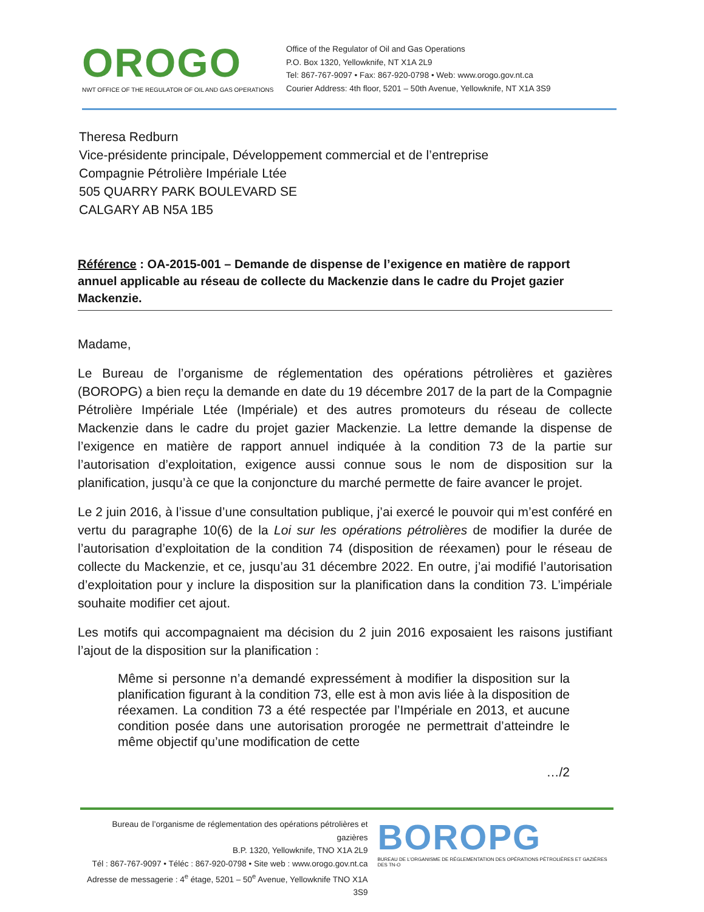OROGO
NWT OFFICE OF THE REGULATOR OF OIL AND GAS OPERATIONS
Office of the Regulator of Oil and Gas Operations
P.O. Box 1320, Yellowknife, NT X1A 2L9
Tel: 867-767-9097 • Fax: 867-920-0798 • Web: www.orogo.gov.nt.ca
Courier Address: 4th floor, 5201 – 50th Avenue, Yellowknife, NT X1A 3S9
Theresa Redburn
Vice-présidente principale, Développement commercial et de l’entreprise
Compagnie Pétrolière Impériale Ltée
505 QUARRY PARK BOULEVARD SE
CALGARY AB N5A 1B5
Référence : OA-2015-001 – Demande de dispense de l’exigence en matière de rapport annuel applicable au réseau de collecte du Mackenzie dans le cadre du Projet gazier Mackenzie.
Madame,
Le Bureau de l’organisme de réglementation des opérations pétrolières et gazières (BOROPG) a bien reçu la demande en date du 19 décembre 2017 de la part de la Compagnie Pétrolière Impériale Ltée (Impériale) et des autres promoteurs du réseau de collecte Mackenzie dans le cadre du projet gazier Mackenzie. La lettre demande la dispense de l’exigence en matière de rapport annuel indiquée à la condition 73 de la partie sur l’autorisation d’exploitation, exigence aussi connue sous le nom de disposition sur la planification, jusqu’à ce que la conjoncture du marché permette de faire avancer le projet.
Le 2 juin 2016, à l’issue d’une consultation publique, j’ai exercé le pouvoir qui m’est conféré en vertu du paragraphe 10(6) de la Loi sur les opérations pétrolières de modifier la durée de l’autorisation d’exploitation de la condition 74 (disposition de réexamen) pour le réseau de collecte du Mackenzie, et ce, jusqu’au 31 décembre 2022. En outre, j’ai modifié l’autorisation d’exploitation pour y inclure la disposition sur la planification dans la condition 73. L’impériale souhaite modifier cet ajout.
Les motifs qui accompagnaient ma décision du 2 juin 2016 exposaient les raisons justifiant l’ajout de la disposition sur la planification :
Même si personne n’a demandé expressément à modifier la disposition sur la planification figurant à la condition 73, elle est à mon avis liée à la disposition de réexamen. La condition 73 a été respectée par l’Impériale en 2013, et aucune condition posée dans une autorisation prorogée ne permettrait d’atteindre le même objectif qu’une modification de cette
…/2
Bureau de l’organisme de réglementation des opérations pétrolières et gazières
B.P. 1320, Yellowknife, TNO X1A 2L9
Tél : 867-767-9097 • Téléc : 867-920-0798 • Site web : www.orogo.gov.nt.ca
Adresse de messagerie : 4<sup>e</sup> étage, 5201 – 50<sup>e</sup> Avenue, Yellowknife TNO X1A 3S9
BOROPG
BUREAU DE L’ORGANISME DE RÉGLEMENTATION DES OPÉRATIONS PÉTROLIÈRES ET GAZIÈRES DES TN-O